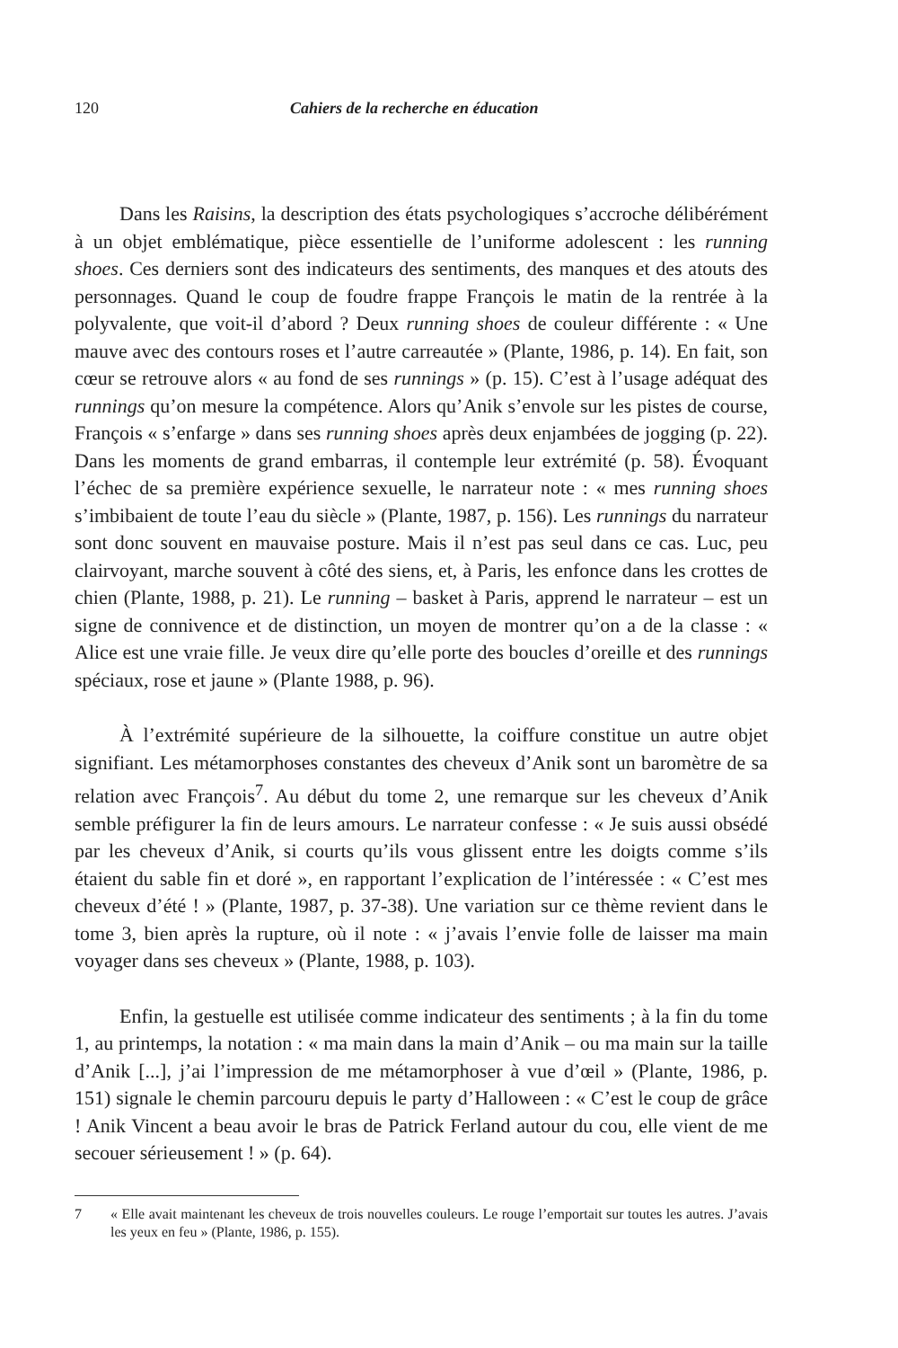120 Cahiers de la recherche en éducation
Dans les Raisins, la description des états psychologiques s’accroche délibérément à un objet emblématique, pièce essentielle de l’uniforme adolescent : les running shoes. Ces derniers sont des indicateurs des sentiments, des manques et des atouts des personnages. Quand le coup de foudre frappe François le matin de la rentrée à la polyvalente, que voit-il d’abord ? Deux running shoes de couleur différente : « Une mauve avec des contours roses et l’autre carreautée » (Plante, 1986, p. 14). En fait, son cœur se retrouve alors « au fond de ses runnings » (p. 15). C’est à l’usage adéquat des runnings qu’on mesure la compétence. Alors qu’Anik s’envole sur les pistes de course, François « s’enfarge » dans ses running shoes après deux enjambées de jogging (p. 22). Dans les moments de grand embarras, il contemple leur extrémité (p. 58). Évoquant l’échec de sa première expérience sexuelle, le narrateur note : « mes running shoes s’imbibaient de toute l’eau du siècle » (Plante, 1987, p. 156). Les runnings du narrateur sont donc souvent en mauvaise posture. Mais il n’est pas seul dans ce cas. Luc, peu clairvoyant, marche souvent à côté des siens, et, à Paris, les enfonce dans les crottes de chien (Plante, 1988, p. 21). Le running – basket à Paris, apprend le narrateur – est un signe de connivence et de distinction, un moyen de montrer qu’on a de la classe : « Alice est une vraie fille. Je veux dire qu’elle porte des boucles d’oreille et des runnings spéciaux, rose et jaune » (Plante 1988, p. 96).
À l’extrémité supérieure de la silhouette, la coiffure constitue un autre objet signifiant. Les métamorphoses constantes des cheveux d’Anik sont un baromètre de sa relation avec François<sup>7</sup>. Au début du tome 2, une remarque sur les cheveux d’Anik semble préfigurer la fin de leurs amours. Le narrateur confesse : « Je suis aussi obsédé par les cheveux d’Anik, si courts qu’ils vous glissent entre les doigts comme s’ils étaient du sable fin et doré », en rapportant l’explication de l’intéressée : « C’est mes cheveux d’été ! » (Plante, 1987, p. 37-38). Une variation sur ce thème revient dans le tome 3, bien après la rupture, où il note : « j’avais l’envie folle de laisser ma main voyager dans ses cheveux » (Plante, 1988, p. 103).
Enfin, la gestuelle est utilisée comme indicateur des sentiments ; à la fin du tome 1, au printemps, la notation : « ma main dans la main d’Anik – ou ma main sur la taille d’Anik [...], j’ai l’impression de me métamorphoser à vue d’œil » (Plante, 1986, p. 151) signale le chemin parcouru depuis le party d’Halloween : « C’est le coup de grâce ! Anik Vincent a beau avoir le bras de Patrick Ferland autour du cou, elle vient de me secouer sérieusement ! » (p. 64).
7 « Elle avait maintenant les cheveux de trois nouvelles couleurs. Le rouge l’emportait sur toutes les autres. J’avais les yeux en feu » (Plante, 1986, p. 155).